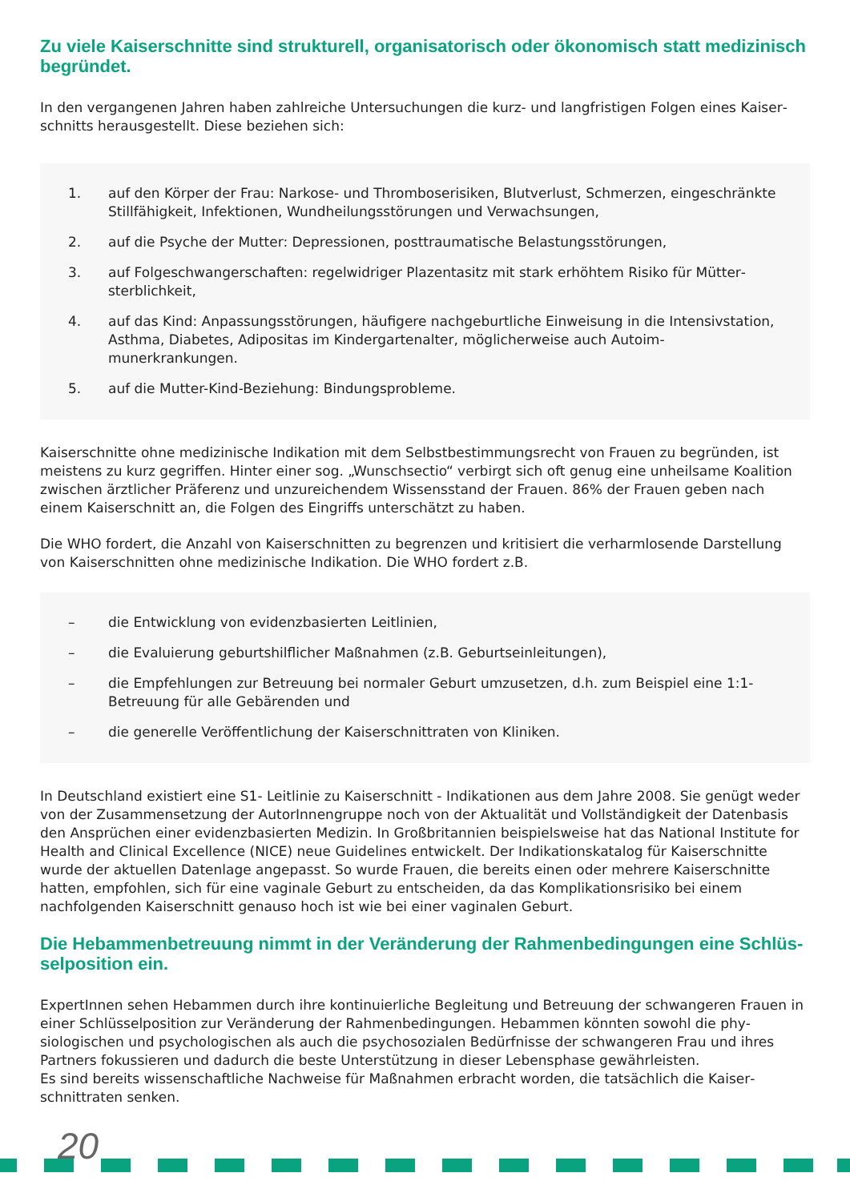Zu viele Kaiserschnitte sind strukturell, organisatorisch oder ökonomisch statt medizinisch begründet.
In den vergangenen Jahren haben zahlreiche Untersuchungen die kurz- und langfristigen Folgen eines Kaiser­schnitts herausgestellt. Diese beziehen sich:
1. auf den Körper der Frau: Narkose- und Thromboserisiken, Blutverlust, Schmerzen, einge­schränkte Stillfähigkeit, Infektionen, Wundheilungsstörungen und Verwachsungen,
2. auf die Psyche der Mutter: Depressionen, posttraumatische Belastungsstörungen,
3. auf Folgeschwangerschaften: regelwidriger Plazentasitz mit stark erhöhtem Risiko für Mütter­sterblichkeit,
4. auf das Kind: Anpassungsstörungen, häufigere nachgeburtliche Einweisung in die Intensiv­station, Asthma, Diabetes, Adipositas im Kindergartenalter, möglicherweise auch Autoim­munerkrankungen.
5. auf die Mutter-Kind-Beziehung: Bindungsprobleme.
Kaiserschnitte ohne medizinische Indikation mit dem Selbstbestimmungsrecht von Frauen zu begründen, ist meistens zu kurz gegriffen. Hinter einer sog. „Wunschsectio“ verbirgt sich oft genug eine unheilsame Koali­tion zwischen ärztlicher Präferenz und unzureichendem Wissensstand der Frauen. 86% der Frauen geben nach einem Kaiserschnitt an, die Folgen des Eingriffs unterschätzt zu haben.
Die WHO fordert, die Anzahl von Kaiserschnitten zu begrenzen und kritisiert die verharmlosende Darstellung von Kaiserschnitten ohne medizinische Indikation. Die WHO fordert z.B.
– die Entwicklung von evidenzbasierten Leitlinien,
– die Evaluierung geburtshilflicher Maßnahmen (z.B. Geburtseinleitungen),
– die Empfehlungen zur Betreuung bei normaler Geburt umzusetzen, d.h. zum Beispiel eine 1:1-Betreuung für alle Gebärenden und
– die generelle Veröffentlichung der Kaiserschnittraten von Kliniken.
In Deutschland existiert eine S1- Leitlinie zu Kaiserschnitt - Indikationen aus dem Jahre 2008. Sie genügt weder von der Zusammensetzung der AutorInnengruppe noch von der Aktualität und Vollständigkeit der Datenbasis den Ansprüchen einer evidenzbasierten Medizin. In Großbritannien beispielsweise hat das Nati­onal Institute for Health and Clinical Excellence (NICE) neue Guidelines entwickelt. Der Indikationskatalog für Kaiserschnitte wurde der aktuellen Datenlage angepasst. So wurde Frauen, die bereits einen oder mehrere Kaiserschnitte hatten, empfohlen, sich für eine vaginale Geburt zu entscheiden, da das Komplikationsrisiko bei einem nachfolgenden Kaiserschnitt genauso hoch ist wie bei einer vaginalen Geburt.
Die Hebammenbetreuung nimmt in der Veränderung der Rahmenbedingungen eine Schlüs­selposition ein.
ExpertInnen sehen Hebammen durch ihre kontinuierliche Begleitung und Betreuung der schwangeren Frauen in einer Schlüsselposition zur Veränderung der Rahmenbedingungen. Hebammen könnten sowohl die phy­siologischen und psychologischen als auch die psychosozialen Bedürfnisse der schwangeren Frau und ihres Partners fokussieren und dadurch die beste Unterstützung in dieser Lebensphase gewährleisten.
Es sind bereits wissenschaftliche Nachweise für Maßnahmen erbracht worden, die tatsächlich die Kaiser­schnittraten senken.
20